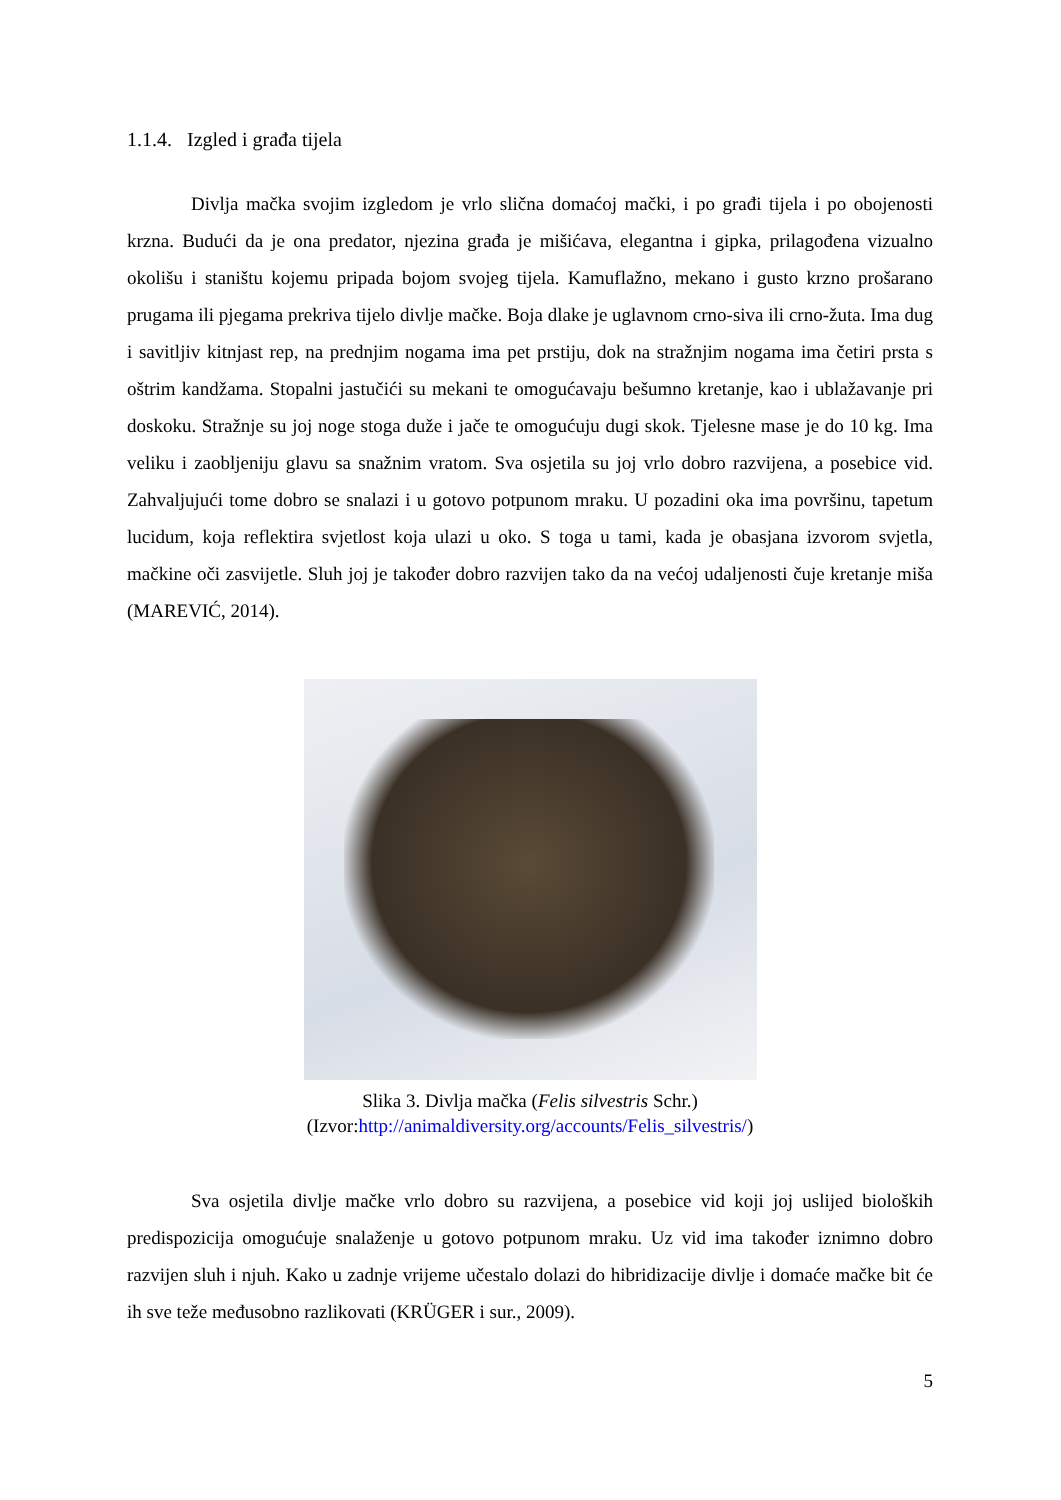1.1.4. Izgled i građa tijela
Divlja mačka svojim izgledom je vrlo slična domaćoj mački, i po građi tijela i po obojenosti krzna. Budući da je ona predator, njezina građa je mišićava, elegantna i gipka, prilagođena vizualno okolišu i staništu kojemu pripada bojom svojeg tijela. Kamuflažno, mekano i gusto krzno prošarano prugama ili pjegama prekriva tijelo divlje mačke. Boja dlake je uglavnom crno-siva ili crno-žuta. Ima dug i savitljiv kitnjast rep, na prednjim nogama ima pet prstiju, dok na stražnjim nogama ima četiri prsta s oštrim kandžama. Stopalni jastučići su mekani te omogućavaju bešumno kretanje, kao i ublažavanje pri doskoku. Stražnje su joj noge stoga duže i jače te omogućuju dugi skok. Tjelesne mase je do 10 kg. Ima veliku i zaobljeniju glavu sa snažnim vratom. Sva osjetila su joj vrlo dobro razvijena, a posebice vid. Zahvaljujući tome dobro se snalazi i u gotovo potpunom mraku. U pozadini oka ima površinu, tapetum lucidum, koja reflektira svjetlost koja ulazi u oko. S toga u tami, kada je obasjana izvorom svjetla, mačkine oči zasvijetle. Sluh joj je također dobro razvijen tako da na većoj udaljenosti čuje kretanje miša (MAREVIĆ, 2014).
Slika 3. Divlja mačka (Felis silvestris Schr.)
(Izvor:http://animaldiversity.org/accounts/Felis_silvestris/)
Sva osjetila divlje mačke vrlo dobro su razvijena, a posebice vid koji joj uslijed bioloških predispozicija omogućuje snalaženje u gotovo potpunom mraku. Uz vid ima također iznimno dobro razvijen sluh i njuh. Kako u zadnje vrijeme učestalo dolazi do hibridizacije divlje i domaće mačke bit će ih sve teže međusobno razlikovati (KRÜGER i sur., 2009).
5